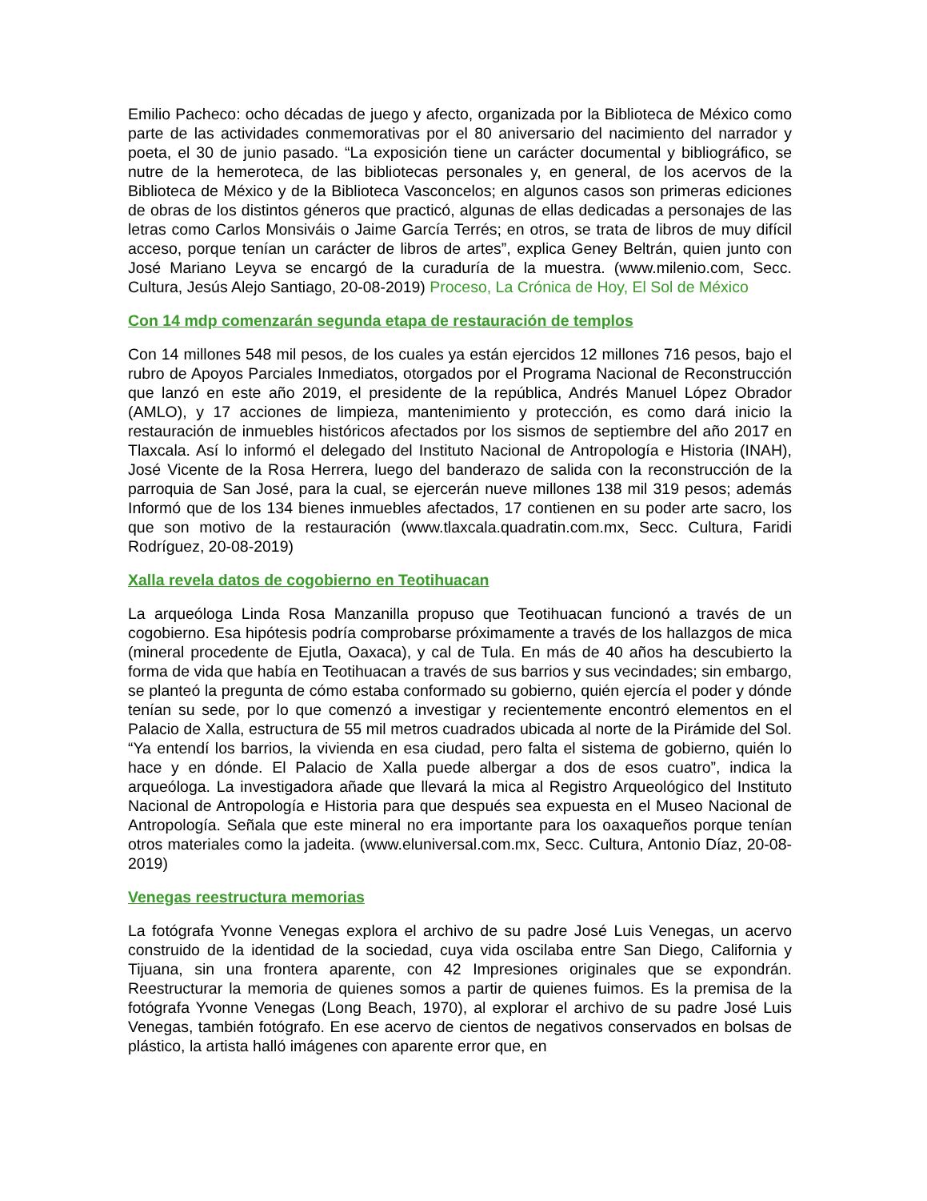Emilio Pacheco: ocho décadas de juego y afecto, organizada por la Biblioteca de México como parte de las actividades conmemorativas por el 80 aniversario del nacimiento del narrador y poeta, el 30 de junio pasado. “La exposición tiene un carácter documental y bibliográfico, se nutre de la hemeroteca, de las bibliotecas personales y, en general, de los acervos de la Biblioteca de México y de la Biblioteca Vasconcelos; en algunos casos son primeras ediciones de obras de los distintos géneros que practicó, algunas de ellas dedicadas a personajes de las letras como Carlos Monsiváis o Jaime García Terrés; en otros, se trata de libros de muy difícil acceso, porque tenían un carácter de libros de artes”, explica Geney Beltrán, quien junto con José Mariano Leyva se encargó de la curaduría de la muestra. (www.milenio.com, Secc. Cultura, Jesús Alejo Santiago, 20-08-2019) Proceso, La Crónica de Hoy, El Sol de México
Con 14 mdp comenzarán segunda etapa de restauración de templos
Con 14 millones 548 mil pesos, de los cuales ya están ejercidos 12 millones 716 pesos, bajo el rubro de Apoyos Parciales Inmediatos, otorgados por el Programa Nacional de Reconstrucción que lanzó en este año 2019, el presidente de la república, Andrés Manuel López Obrador (AMLO), y 17 acciones de limpieza, mantenimiento y protección, es como dará inicio la restauración de inmuebles históricos afectados por los sismos de septiembre del año 2017 en Tlaxcala. Así lo informó el delegado del Instituto Nacional de Antropología e Historia (INAH), José Vicente de la Rosa Herrera, luego del banderazo de salida con la reconstrucción de la parroquia de San José, para la cual, se ejercerán nueve millones 138 mil 319 pesos; además Informó que de los 134 bienes inmuebles afectados, 17 contienen en su poder arte sacro, los que son motivo de la restauración (www.tlaxcala.quadratin.com.mx, Secc. Cultura, Faridi Rodríguez, 20-08-2019)
Xalla revela datos de cogobierno en Teotihuacan
La arqueóloga Linda Rosa Manzanilla propuso que Teotihuacan funcionó a través de un cogobierno. Esa hipótesis podría comprobarse próximamente a través de los hallazgos de mica (mineral procedente de Ejutla, Oaxaca), y cal de Tula. En más de 40 años ha descubierto la forma de vida que había en Teotihuacan a través de sus barrios y sus vecindades; sin embargo, se planteó la pregunta de cómo estaba conformado su gobierno, quién ejercía el poder y dónde tenían su sede, por lo que comenzó a investigar y recientemente encontró elementos en el Palacio de Xalla, estructura de 55 mil metros cuadrados ubicada al norte de la Pirámide del Sol. “Ya entendí los barrios, la vivienda en esa ciudad, pero falta el sistema de gobierno, quién lo hace y en dónde. El Palacio de Xalla puede albergar a dos de esos cuatro”, indica la arqueóloga. La investigadora añade que llevará la mica al Registro Arqueológico del Instituto Nacional de Antropología e Historia para que después sea expuesta en el Museo Nacional de Antropología. Señala que este mineral no era importante para los oaxaqueños porque tenían otros materiales como la jadeita. (www.eluniversal.com.mx, Secc. Cultura, Antonio Díaz, 20-08-2019)
Venegas reestructura memorias
La fotógrafa Yvonne Venegas explora el archivo de su padre José Luis Venegas, un acervo construido de la identidad de la sociedad, cuya vida oscilaba entre San Diego, California y Tijuana, sin una frontera aparente, con 42 Impresiones originales que se expondrán. Reestructurar la memoria de quienes somos a partir de quienes fuimos. Es la premisa de la fotógrafa Yvonne Venegas (Long Beach, 1970), al explorar el archivo de su padre José Luis Venegas, también fotógrafo. En ese acervo de cientos de negativos conservados en bolsas de plástico, la artista halló imágenes con aparente error que, en